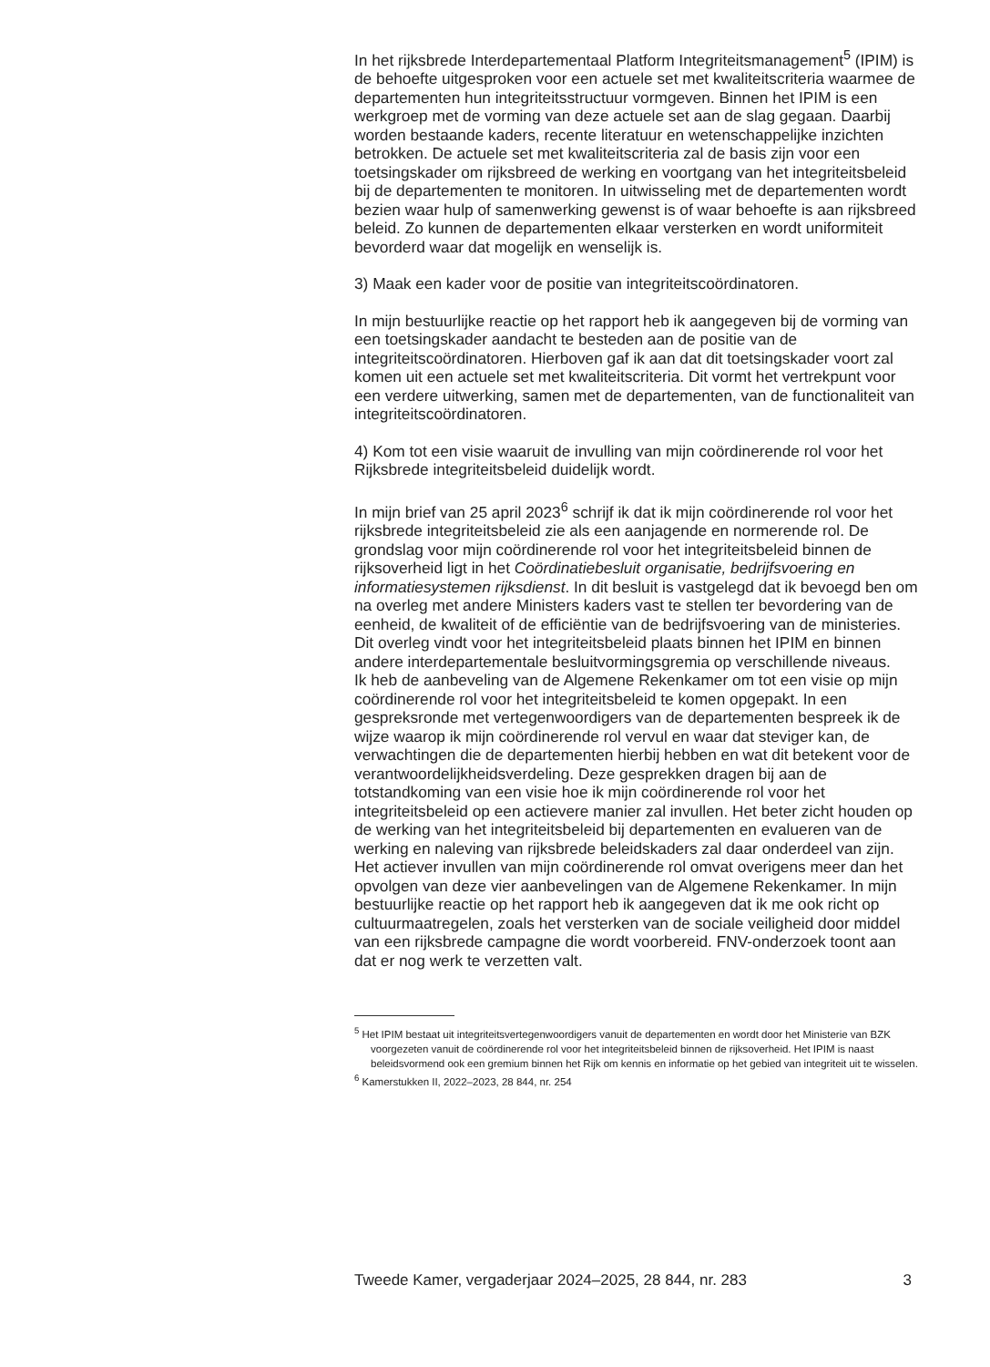In het rijksbrede Interdepartementaal Platform Integriteitsmanagement<sup>5</sup> (IPIM) is de behoefte uitgesproken voor een actuele set met kwaliteitscriteria waarmee de departementen hun integriteitsstructuur vormgeven. Binnen het IPIM is een werkgroep met de vorming van deze actuele set aan de slag gegaan. Daarbij worden bestaande kaders, recente literatuur en wetenschappelijke inzichten betrokken. De actuele set met kwaliteitscriteria zal de basis zijn voor een toetsingskader om rijksbreed de werking en voortgang van het integriteitsbeleid bij de departementen te monitoren. In uitwisseling met de departementen wordt bezien waar hulp of samenwerking gewenst is of waar behoefte is aan rijksbreed beleid. Zo kunnen de departementen elkaar versterken en wordt uniformiteit bevorderd waar dat mogelijk en wenselijk is.
3) Maak een kader voor de positie van integriteitscoördinatoren.
In mijn bestuurlijke reactie op het rapport heb ik aangegeven bij de vorming van
een toetsingskader aandacht te besteden aan de positie van de integriteitscoördinatoren. Hierboven gaf ik aan dat dit toetsingskader voort zal komen uit een actuele set met kwaliteitscriteria. Dit vormt het vertrekpunt voor een verdere uitwerking, samen met de departementen, van de functionaliteit van integriteitscoördinatoren.
4) Kom tot een visie waaruit de invulling van mijn coördinerende rol voor het Rijksbrede integriteitsbeleid duidelijk wordt.
In mijn brief van 25 april 2023<sup>6</sup> schrijf ik dat ik mijn coördinerende rol voor het rijksbrede integriteitsbeleid zie als een aanjagende en normerende rol. De grondslag voor mijn coördinerende rol voor het integriteitsbeleid binnen de rijksoverheid ligt in het Coördinatiebesluit organisatie, bedrijfsvoering en informatiesystemen rijksdienst. In dit besluit is vastgelegd dat ik bevoegd ben om na overleg met andere Ministers kaders vast te stellen ter bevordering van de eenheid, de kwaliteit of de efficiëntie van de bedrijfsvoering van de ministeries. Dit overleg vindt voor het integriteitsbeleid plaats binnen het IPIM en binnen andere interdepartementale besluitvormingsgremia op verschillende niveaus.
Ik heb de aanbeveling van de Algemene Rekenkamer om tot een visie op mijn coördinerende rol voor het integriteitsbeleid te komen opgepakt. In een gespreksronde met vertegenwoordigers van de departementen bespreek ik de wijze waarop ik mijn coördinerende rol vervul en waar dat steviger kan, de verwachtingen die de departementen hierbij hebben en wat dit betekent voor de verantwoordelijkheidsverdeling. Deze gesprekken dragen bij aan de totstandkoming van een visie hoe ik mijn coördinerende rol voor het integriteitsbeleid op een actievere manier zal invullen. Het beter zicht houden op de werking van het integriteitsbeleid bij departementen en evalueren van de werking en naleving van rijksbrede beleidskaders zal daar onderdeel van zijn.
Het actiever invullen van mijn coördinerende rol omvat overigens meer dan het opvolgen van deze vier aanbevelingen van de Algemene Rekenkamer. In mijn bestuurlijke reactie op het rapport heb ik aangegeven dat ik me ook richt op cultuurmaatregelen, zoals het versterken van de sociale veiligheid door middel van een rijksbrede campagne die wordt voorbereid. FNV-onderzoek toont aan dat er nog werk te verzetten valt.
<sup>5</sup> Het IPIM bestaat uit integriteitsvertegenwoordigers vanuit de departementen en wordt door het Ministerie van BZK voorgezeten vanuit de coördinerende rol voor het integriteitsbeleid binnen de rijksoverheid. Het IPIM is naast beleidsvormend ook een gremium binnen het Rijk om kennis en informatie op het gebied van integriteit uit te wisselen.
<sup>6</sup> Kamerstukken II, 2022–2023, 28 844, nr. 254
Tweede Kamer, vergaderjaar 2024–2025, 28 844, nr. 283 3